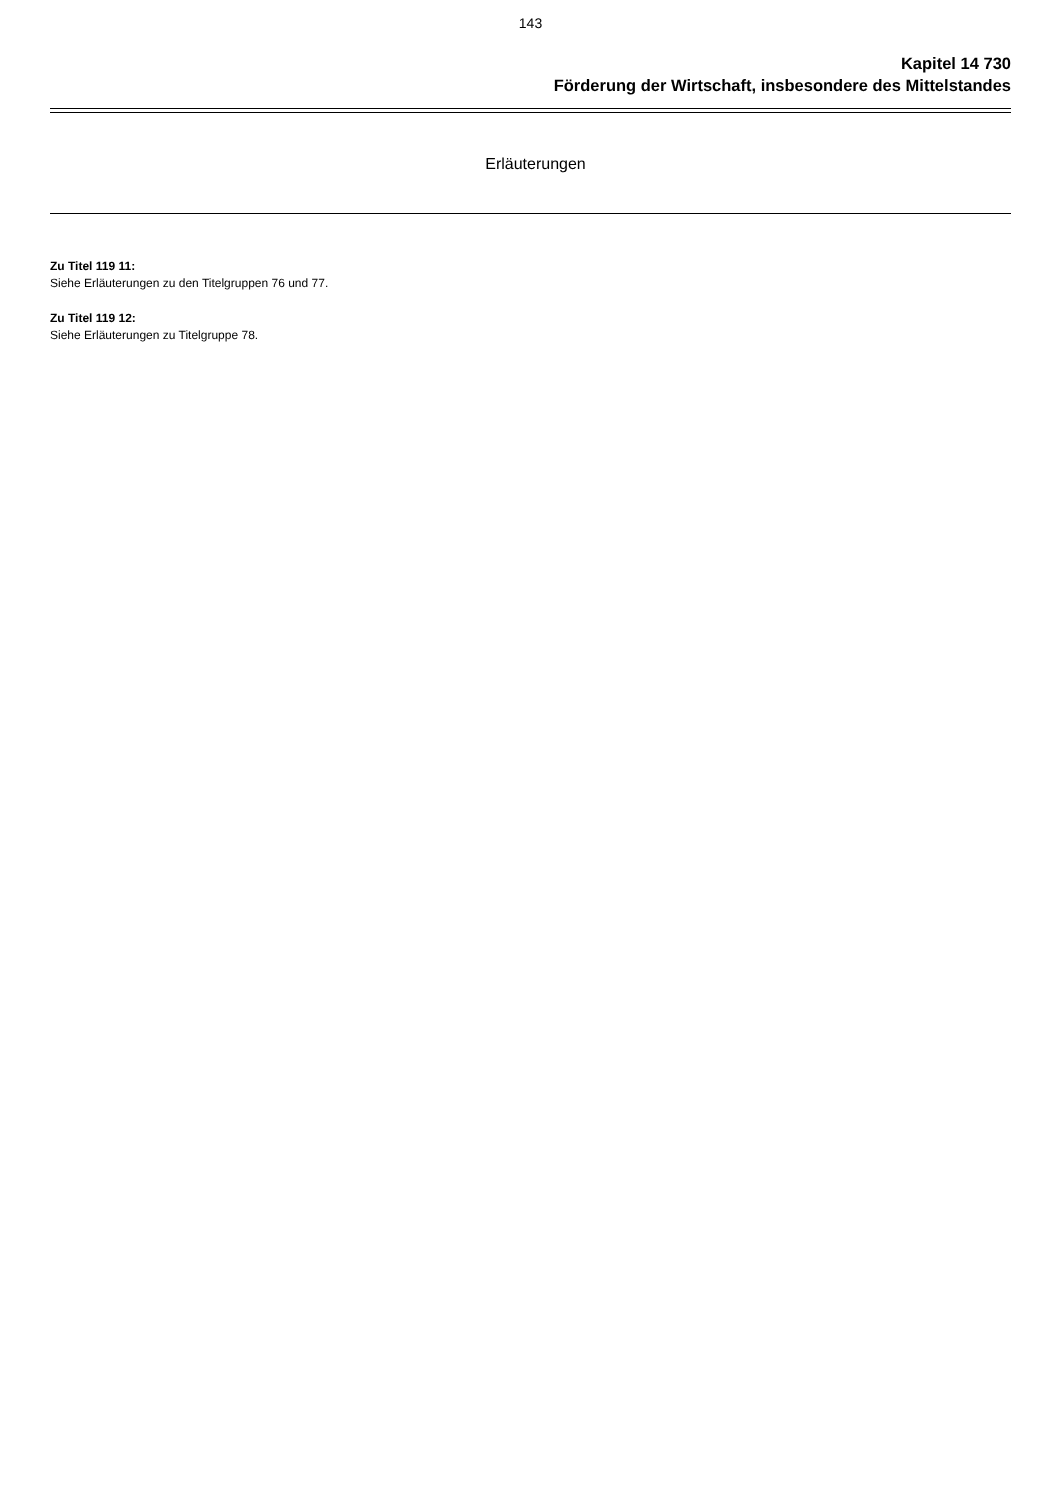143
Kapitel 14 730
Förderung der Wirtschaft, insbesondere des Mittelstandes
Erläuterungen
Zu Titel 119 11:
Siehe Erläuterungen zu den Titelgruppen 76 und 77.
Zu Titel 119 12:
Siehe Erläuterungen zu Titelgruppe 78.